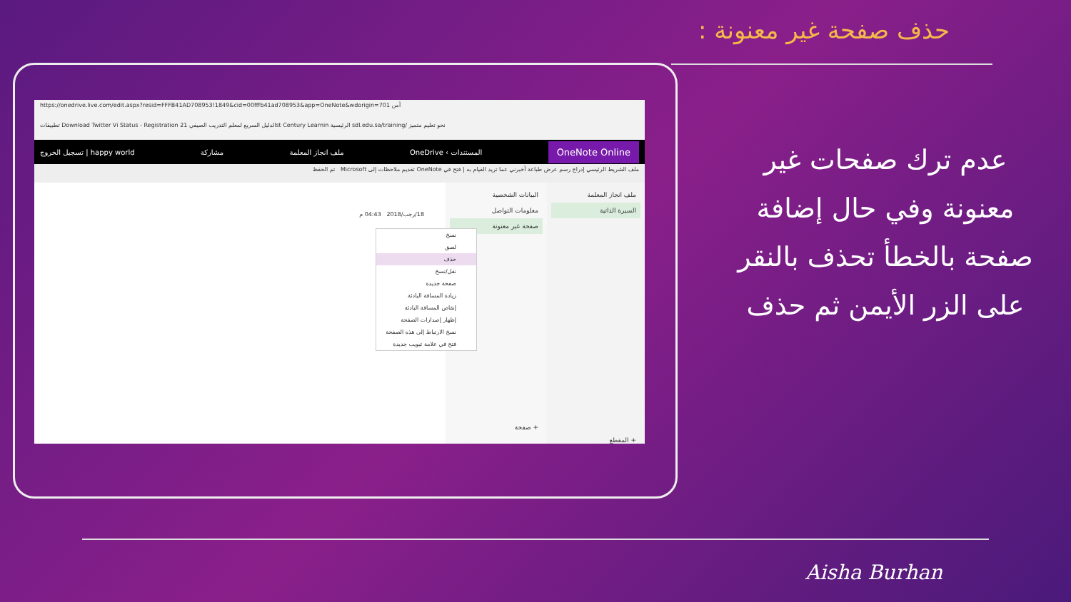حذف صفحة غير معنونة :
https://onedrive.live.com/edit.aspx?resid=FFFB41AD708953!1849&cid=00fffb41ad708953&app=OneNote&wdorigin=701 آمن
تطبيقات Download Twitter Vi Status - Registration الدليل السريع لمعلم التدريب الصيفي 21st Century Learnin الرئيسية sdl.edu.sa/training/ نحو تعليم متميز
تسجيل الخروج | happy world مشاركة ملف انجاز المعلمة OneDrive ‹ المستندات OneNote Online
ملف الشريط الرئيسي إدراج رسم عرض طباعة أخبرني عما تريد القيام به | فتح في OneNote تقديم ملاحظات إلى Microsoft تم الحفظ
ملف انجاز المعلمة
السيرة الذاتية
+ المقطع
البيانات الشخصية
معلومات التواصل
صفحة غير معنونة
+ صفحة
18/رجب/2018 04:43 م
نسخ
لصق
حذف
نقل/نسخ
صفحة جديدة
زيادة المسافة البادئة
إنقاص المسافة البادئة
إظهار إصدارات الصفحة
نسخ الارتباط إلى هذه الصفحة
فتح في علامة تبويب جديدة
عدم ترك صفحات غير معنونة وفي حال إضافة صفحة بالخطأ تحذف بالنقر على الزر الأيمن ثم حذف
Aisha Burhan